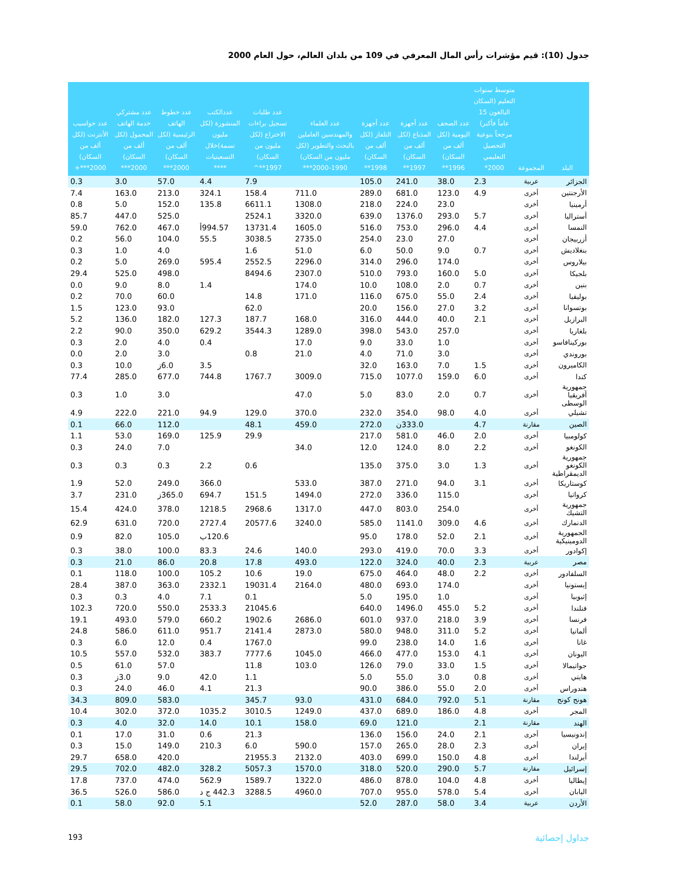جدول (10): قيم مؤشرات رأس المال المعرفي في 109 من بلدان العالم، حول العام 2000
| البلد | المجموعة | متوسط سنوات التعليم (السكان البالغون 15 عاماً فأكبر) مرجحاً بنوعية التحصيل التعليمي 2000* | عدد الصحف اليومية (لكل ألف من السكان) 1996** | عدد أجهزة المذياع (لكل ألف من السكان) 1997** | عدد أجهزة التلفاز (لكل ألف من السكان) 1998** | عدد العلماء والمهندسين العاملين بالبحث والتطوير (لكل مليون من السكان) 1990-2000*** | عدد طلبات تسجيل براءات الاختراع (لكل مليون من السكان) 1997**^ | عددالكتب المنشورة (لكل مليون نسمة)خلال التسعينيات **** | عدد خطوط الهاتف الرئيسية (لكل ألف من السكان) 2000*** | عدد مشتركي خدمة الهاتف المحمول (لكل ألف من السكان) 2000*** | عدد حواسيب الأنترنت (لكل ألف من السكان) 2000***+ |
| --- | --- | --- | --- | --- | --- | --- | --- | --- | --- | --- | --- |
| الجزائر | عربية | 2.3 | 38.0 | 241.0 | 105.0 | | 7.9 | 4.4 | 57.0 | 3.0 | 0.3 |
| الأرجنتين | أخرى | 4.9 | 123.0 | 681.0 | 289.0 | 711.0 | 158.4 | 324.1 | 213.0 | 163.0 | 7.4 |
| أرمينيا | أخرى | | 23.0 | 224.0 | 218.0 | 1308.0 | 6611.1 | 135.8 | 152.0 | 5.0 | 0.8 |
| أستراليا | أخرى | 5.7 | 293.0 | 1376.0 | 639.0 | 3320.0 | 2524.1 | | 525.0 | 447.0 | 85.7 |
| النمسا | أخرى | 4.4 | 296.0 | 753.0 | 516.0 | 1605.0 | 13731.4 | 994.57أ | 467.0 | 762.0 | 59.0 |
| أزربيجان | أخرى | | 27.0 | 23.0 | 254.0 | 2735.0 | 3038.5 | 55.5 | 104.0 | 56.0 | 0.2 |
| بنغلاديش | أخرى | 0.7 | 9.0 | 50.0 | 6.0 | 51.0 | 1.6 | | 4.0 | 1.0 | 0.3 |
| بيلاروس | أخرى | | 174.0 | 296.0 | 314.0 | 2296.0 | 2552.5 | 595.4 | 269.0 | 5.0 | 0.2 |
| بلجيكا | أخرى | 5.0 | 160.0 | 793.0 | 510.0 | 2307.0 | 8494.6 | | 498.0 | 525.0 | 29.4 |
| بنين | أخرى | 0.7 | 2.0 | 108.0 | 10.0 | 174.0 | | 1.4 | 8.0 | 9.0 | 0.0 |
| بوليفيا | أخرى | 2.4 | 55.0 | 675.0 | 116.0 | 171.0 | 14.8 | | 60.0 | 70.0 | 0.2 |
| بوتسوانا | أخرى | 3.2 | 27.0 | 156.0 | 20.0 | | 62.0 | | 93.0 | 123.0 | 1.5 |
| البرازيل | أخرى | 2.1 | 40.0 | 444.0 | 316.0 | 168.0 | 187.7 | 127.3 | 182.0 | 136.0 | 5.2 |
| بلغاريا | أخرى | | 257.0 | 543.0 | 398.0 | 1289.0 | 3544.3 | 629.2 | 350.0 | 90.0 | 2.2 |
| بوركينافاسو | أخرى | | 1.0 | 33.0 | 9.0 | 17.0 | | 0.4 | 4.0 | 2.0 | 0.3 |
| بوروندي | أخرى | | 3.0 | 71.0 | 4.0 | 21.0 | 0.8 | | 3.0 | 2.0 | 0.0 |
| الكاميرون | أخرى | 1.5 | 7.0 | 163.0 | 32.0 | | | 3.5 | 6.0ز | 10.0 | 0.3 |
| كندا | أخرى | 6.0 | 159.0 | 1077.0 | 715.0 | 3009.0 | 1767.7 | 744.8 | 677.0 | 285.0 | 77.4 |
| جمهورية أفريقيا الوسطى | أخرى | 0.7 | 2.0 | 83.0 | 5.0 | 47.0 | | | 3.0 | 1.0 | 0.3 |
| تشيلي | أخرى | 4.0 | 98.0 | 354.0 | 232.0 | 370.0 | 129.0 | 94.9 | 221.0 | 222.0 | 4.9 |
| الصين | مقارنة | 4.7 | | 333.0ن | 272.0 | 459.0 | 48.1 | | 112.0 | 66.0 | 0.1 |
| كولومبيا | أخرى | 2.0 | 46.0 | 581.0 | 217.0 | | 29.9 | 125.9 | 169.0 | 53.0 | 1.1 |
| الكونغو | أخرى | 2.2 | 8.0 | 124.0 | 12.0 | 34.0 | | | 7.0 | 24.0 | 0.3 |
| جمهورية الكونغو الديمقراطية | أخرى | 1.3 | 3.0 | 375.0 | 135.0 | | 0.6 | 2.2 | 0.3 | 0.3 | 0.3 |
| كوستاريكا | أخرى | 3.1 | 94.0 | 271.0 | 387.0 | 533.0 | | 366.0 | 249.0 | 52.0 | 1.9 |
| كرواتيا | أخرى | | 115.0 | 336.0 | 272.0 | 1494.0 | 151.5 | 694.7 | 365.0ز | 231.0 | 3.7 |
| جمهورية التشيك | أخرى | | 254.0 | 803.0 | 447.0 | 1317.0 | 2968.6 | 1218.5 | 378.0 | 424.0 | 15.4 |
| الدنمارك | أخرى | 4.6 | 309.0 | 1141.0 | 585.0 | 3240.0 | 20577.6 | 2727.4 | 720.0 | 631.0 | 62.9 |
| الجمهورية الدومينيكية | أخرى | 2.1 | 52.0 | 178.0 | 95.0 | | | 120.6ب | 105.0 | 82.0 | 0.9 |
| إكوادور | أخرى | 3.3 | 70.0 | 419.0 | 293.0 | 140.0 | 24.6 | 83.3 | 100.0 | 38.0 | 0.3 |
| مصر | عربية | 2.3 | 40.0 | 324.0 | 122.0 | 493.0 | 17.8 | 20.8 | 86.0 | 21.0 | 0.3 |
| السلفادور | أخرى | 2.2 | 48.0 | 464.0 | 675.0 | 19.0 | 10.6 | 105.2 | 100.0 | 118.0 | 0.1 |
| إيستونيا | أخرى | | 174.0 | 693.0 | 480.0 | 2164.0 | 19031.4 | 2332.1 | 363.0 | 387.0 | 28.4 |
| إثيوبيا | أخرى | | 1.0 | 195.0 | 5.0 | | 0.1 | 7.1 | 4.0 | 0.3 | 0.3 |
| فنلندا | أخرى | 5.2 | 455.0 | 1496.0 | 640.0 | | 21045.6 | 2533.3 | 550.0 | 720.0 | 102.3 |
| فرنسا | أخرى | 3.9 | 218.0 | 937.0 | 601.0 | 2686.0 | 1902.6 | 660.2 | 579.0 | 493.0 | 19.1 |
| ألمانيا | أخرى | 5.2 | 311.0 | 948.0 | 580.0 | 2873.0 | 2141.4 | 951.7 | 611.0 | 586.0 | 24.8 |
| غانا | أخرى | 1.6 | 14.0 | 238.0 | 99.0 | | 1767.0 | 0.4 | 12.0 | 6.0 | 0.3 |
| اليونان | أخرى | 4.1 | 153.0 | 477.0 | 466.0 | 1045.0 | 7777.6 | 383.7 | 532.0 | 557.0 | 10.5 |
| جواتيمالا | أخرى | 1.5 | 33.0 | 79.0 | 126.0 | 103.0 | 11.8 | | 57.0 | 61.0 | 0.5 |
| هايتي | أخرى | 0.8 | 3.0 | 55.0 | 5.0 | | 1.1 | 42.0 | 9.0 | 3.0ز | 0.3 |
| هندوراس | أخرى | 2.0 | 55.0 | 386.0 | 90.0 | | 21.3 | 4.1 | 46.0 | 24.0 | 0.3 |
| هونج كونج | مقارنة | 5.1 | 792.0 | 684.0 | 431.0 | 93.0 | 345.7 | | 583.0 | 809.0 | 34.3 |
| المجر | أخرى | 4.8 | 186.0 | 689.0 | 437.0 | 1249.0 | 3010.5 | 1035.2 | 372.0 | 302.0 | 10.4 |
| الهند | مقارنة | 2.1 | | 121.0 | 69.0 | 158.0 | 10.1 | 14.0 | 32.0 | 4.0 | 0.3 |
| إندونيسيا | أخرى | 2.1 | 24.0 | 156.0 | 136.0 | | 21.3 | 0.6 | 31.0 | 17.0 | 0.1 |
| إيران | أخرى | 2.3 | 28.0 | 265.0 | 157.0 | 590.0 | 6.0 | 210.3 | 149.0 | 15.0 | 0.3 |
| أيرلندا | أخرى | 4.8 | 150.0 | 699.0 | 403.0 | 2132.0 | 21955.3 | | 420.0 | 658.0 | 29.7 |
| إسرائيل | مقارنة | 5.7 | 290.0 | 520.0 | 318.0 | 1570.0 | 5057.3 | 328.2 | 482.0 | 702.0 | 29.5 |
| إيطاليا | أخرى | 4.8 | 104.0 | 878.0 | 486.0 | 1322.0 | 1589.7 | 562.9 | 474.0 | 737.0 | 17.8 |
| اليابان | أخرى | 5.4 | 578.0 | 955.0 | 707.0 | 4960.0 | 3288.5 | 442.3 ج د | 586.0 | 526.0 | 36.5 |
| الأردن | عربية | 3.4 | 58.0 | 287.0 | 52.0 | | | 5.1 | 92.0 | 58.0 | 0.1 |
193 جداول إحصائية